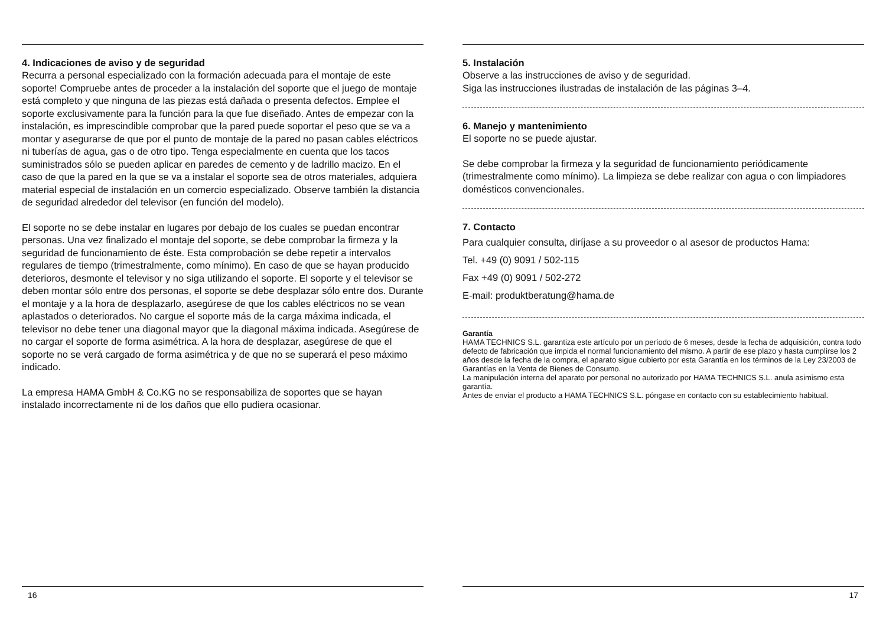4. Indicaciones de aviso y de seguridad
Recurra a personal especializado con la formación adecuada para el montaje de este soporte! Compruebe antes de proceder a la instalación del soporte que el juego de montaje está completo y que ninguna de las piezas está dañada o presenta defectos. Emplee el soporte exclusivamente para la función para la que fue diseñado. Antes de empezar con la instalación, es imprescindible comprobar que la pared puede soportar el peso que se va a montar y asegurarse de que por el punto de montaje de la pared no pasan cables eléctricos ni tuberías de agua, gas o de otro tipo. Tenga especialmente en cuenta que los tacos suministrados sólo se pueden aplicar en paredes de cemento y de ladrillo macizo. En el caso de que la pared en la que se va a instalar el soporte sea de otros materiales, adquiera material especial de instalación en un comercio especializado. Observe también la distancia de seguridad alrededor del televisor (en función del modelo).
El soporte no se debe instalar en lugares por debajo de los cuales se puedan encontrar personas. Una vez finalizado el montaje del soporte, se debe comprobar la firmeza y la seguridad de funcionamiento de éste. Esta comprobación se debe repetir a intervalos regulares de tiempo (trimestralmente, como mínimo). En caso de que se hayan producido deterioros, desmonte el televisor y no siga utilizando el soporte. El soporte y el televisor se deben montar sólo entre dos personas, el soporte se debe desplazar sólo entre dos. Durante el montaje y a la hora de desplazarlo, asegúrese de que los cables eléctricos no se vean aplastados o deteriorados. No cargue el soporte más de la carga máxima indicada, el televisor no debe tener una diagonal mayor que la diagonal máxima indicada. Asegúrese de no cargar el soporte de forma asimétrica. A la hora de desplazar, asegúrese de que el soporte no se verá cargado de forma asimétrica y de que no se superará el peso máximo indicado.
La empresa HAMA GmbH & Co.KG no se responsabiliza de soportes que se hayan instalado incorrectamente ni de los daños que ello pudiera ocasionar.
16
5. Instalación
Observe a las instrucciones de aviso y de seguridad.
Siga las instrucciones ilustradas de instalación de las páginas 3–4.
6. Manejo y mantenimiento
El soporte no se puede ajustar.
Se debe comprobar la firmeza y la seguridad de funcionamiento periódicamente (trimestralmente como mínimo). La limpieza se debe realizar con agua o con limpiadores domésticos convencionales.
7. Contacto
Para cualquier consulta, diríjase a su proveedor o al asesor de productos Hama:
Tel. +49 (0) 9091 / 502-115
Fax +49 (0) 9091 / 502-272
E-mail: produktberatung@hama.de
Garantía
HAMA TECHNICS S.L. garantiza este artículo por un período de 6 meses, desde la fecha de adquisición, contra todo defecto de fabricación que impida el normal funcionamiento del mismo. A partir de ese plazo y hasta cumplirse los 2 años desde la fecha de la compra, el aparato sigue cubierto por esta Garantía en los términos de la Ley 23/2003 de Garantías en la Venta de Bienes de Consumo.
La manipulación interna del aparato por personal no autorizado por HAMA TECHNICS S.L. anula asimismo esta garantía.
Antes de enviar el producto a HAMA TECHNICS S.L. póngase en contacto con su establecimiento habitual.
17